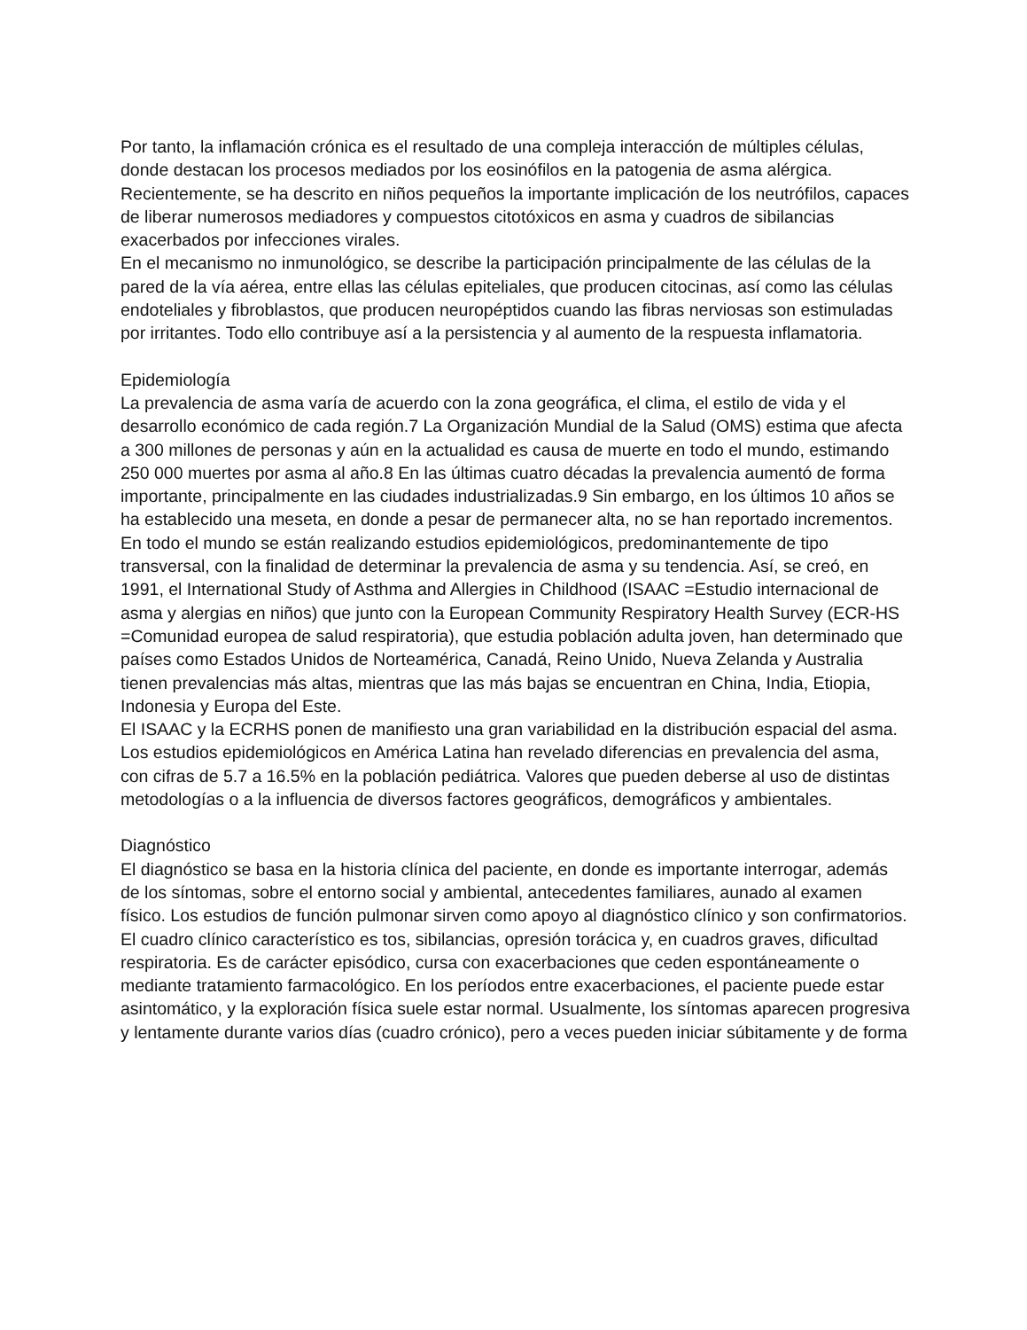Por tanto, la inflamación crónica es el resultado de una compleja interacción de múltiples células, donde destacan los procesos mediados por los eosinófilos en la patogenia de asma alérgica. Recientemente, se ha descrito en niños pequeños la importante implicación de los neutrófilos, capaces de liberar numerosos mediadores y compuestos citotóxicos en asma y cuadros de sibilancias exacerbados por infecciones virales.
En el mecanismo no inmunológico, se describe la participación principalmente de las células de la pared de la vía aérea, entre ellas las células epiteliales, que producen citocinas, así como las células endoteliales y fibroblastos, que producen neuropéptidos cuando las fibras nerviosas son estimuladas por irritantes. Todo ello contribuye así a la persistencia y al aumento de la respuesta inflamatoria.
Epidemiología
La prevalencia de asma varía de acuerdo con la zona geográfica, el clima, el estilo de vida y el desarrollo económico de cada región.7 La Organización Mundial de la Salud (OMS) estima que afecta a 300 millones de personas y aún en la actualidad es causa de muerte en todo el mundo, estimando 250 000 muertes por asma al año.8 En las últimas cuatro décadas la prevalencia aumentó de forma importante, principalmente en las ciudades industrializadas.9 Sin embargo, en los últimos 10 años se ha establecido una meseta, en donde a pesar de permanecer alta, no se han reportado incrementos. En todo el mundo se están realizando estudios epidemiológicos, predominantemente de tipo transversal, con la finalidad de determinar la prevalencia de asma y su tendencia. Así, se creó, en 1991, el International Study of Asthma and Allergies in Childhood (ISAAC =Estudio internacional de asma y alergias en niños) que junto con la European Community Respiratory Health Survey (ECR-HS =Comunidad europea de salud respiratoria), que estudia población adulta joven, han determinado que países como Estados Unidos de Norteamérica, Canadá, Reino Unido, Nueva Zelanda y Australia tienen prevalencias más altas, mientras que las más bajas se encuentran en China, India, Etiopia, Indonesia y Europa del Este.
El ISAAC y la ECRHS ponen de manifiesto una gran variabilidad en la distribución espacial del asma. Los estudios epidemiológicos en América Latina han revelado diferencias en prevalencia del asma, con cifras de 5.7 a 16.5% en la población pediátrica. Valores que pueden deberse al uso de distintas metodologías o a la influencia de diversos factores geográficos, demográficos y ambientales.
Diagnóstico
El diagnóstico se basa en la historia clínica del paciente, en donde es importante interrogar, además de los síntomas, sobre el entorno social y ambiental, antecedentes familiares, aunado al examen físico. Los estudios de función pulmonar sirven como apoyo al diagnóstico clínico y son confirmatorios.
El cuadro clínico característico es tos, sibilancias, opresión torácica y, en cuadros graves, dificultad respiratoria. Es de carácter episódico, cursa con exacerbaciones que ceden espontáneamente o mediante tratamiento farmacológico. En los períodos entre exacerbaciones, el paciente puede estar asintomático, y la exploración física suele estar normal. Usualmente, los síntomas aparecen progresiva y lentamente durante varios días (cuadro crónico), pero a veces pueden iniciar súbitamente y de forma